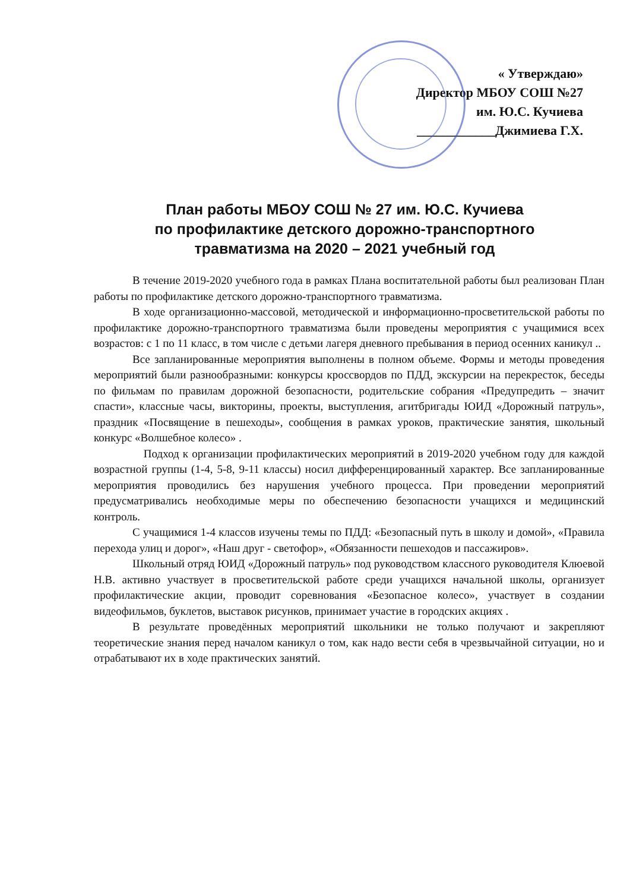« Утверждаю»
Директор МБОУ СОШ №27
им. Ю.С. Кучиева
____________Джимиева Г.Х.
План работы МБОУ СОШ № 27 им. Ю.С. Кучиева
по профилактике детского дорожно-транспортного
травматизма на 2020 – 2021 учебный год
В течение 2019-2020 учебного года в рамках Плана воспитательной работы был реализован План работы по профилактике детского дорожно-транспортного травматизма.
В ходе организационно-массовой, методической и информационно-просветительской работы по профилактике дорожно-транспортного травматизма были проведены мероприятия с учащимися всех возрастов: с 1 по 11 класс, в том числе с детьми лагеря дневного пребывания в период осенних каникул ..
Все запланированные мероприятия выполнены в полном объеме. Формы и методы проведения мероприятий были разнообразными: конкурсы кроссвордов по ПДД, экскурсии на перекресток, беседы по фильмам по правилам дорожной безопасности, родительские собрания «Предупредить – значит спасти», классные часы, викторины, проекты, выступления, агитбригады ЮИД «Дорожный патруль», праздник «Посвящение в пешеходы», сообщения в рамках уроков, практические занятия, школьный конкурс «Волшебное колесо» .
Подход к организации профилактических мероприятий в 2019-2020 учебном году для каждой возрастной группы (1-4, 5-8, 9-11 классы) носил дифференцированный характер. Все запланированные мероприятия проводились без нарушения учебного процесса. При проведении мероприятий предусматривались необходимые меры по обеспечению безопасности учащихся и медицинский контроль.
С учащимися 1-4 классов изучены темы по ПДД: «Безопасный путь в школу и домой», «Правила перехода улиц и дорог», «Наш друг - светофор», «Обязанности пешеходов и пассажиров».
Школьный отряд ЮИД «Дорожный патруль» под руководством классного руководителя Клюевой Н.В. активно участвует в просветительской работе среди учащихся начальной школы, организует профилактические акции, проводит соревнования «Безопасное колесо», участвует в создании видеофильмов, буклетов, выставок рисунков, принимает участие в городских акциях .
В результате проведённых мероприятий школьники не только получают и закрепляют теоретические знания перед началом каникул о том, как надо вести себя в чрезвычайной ситуации, но и отрабатывают их в ходе практических занятий.